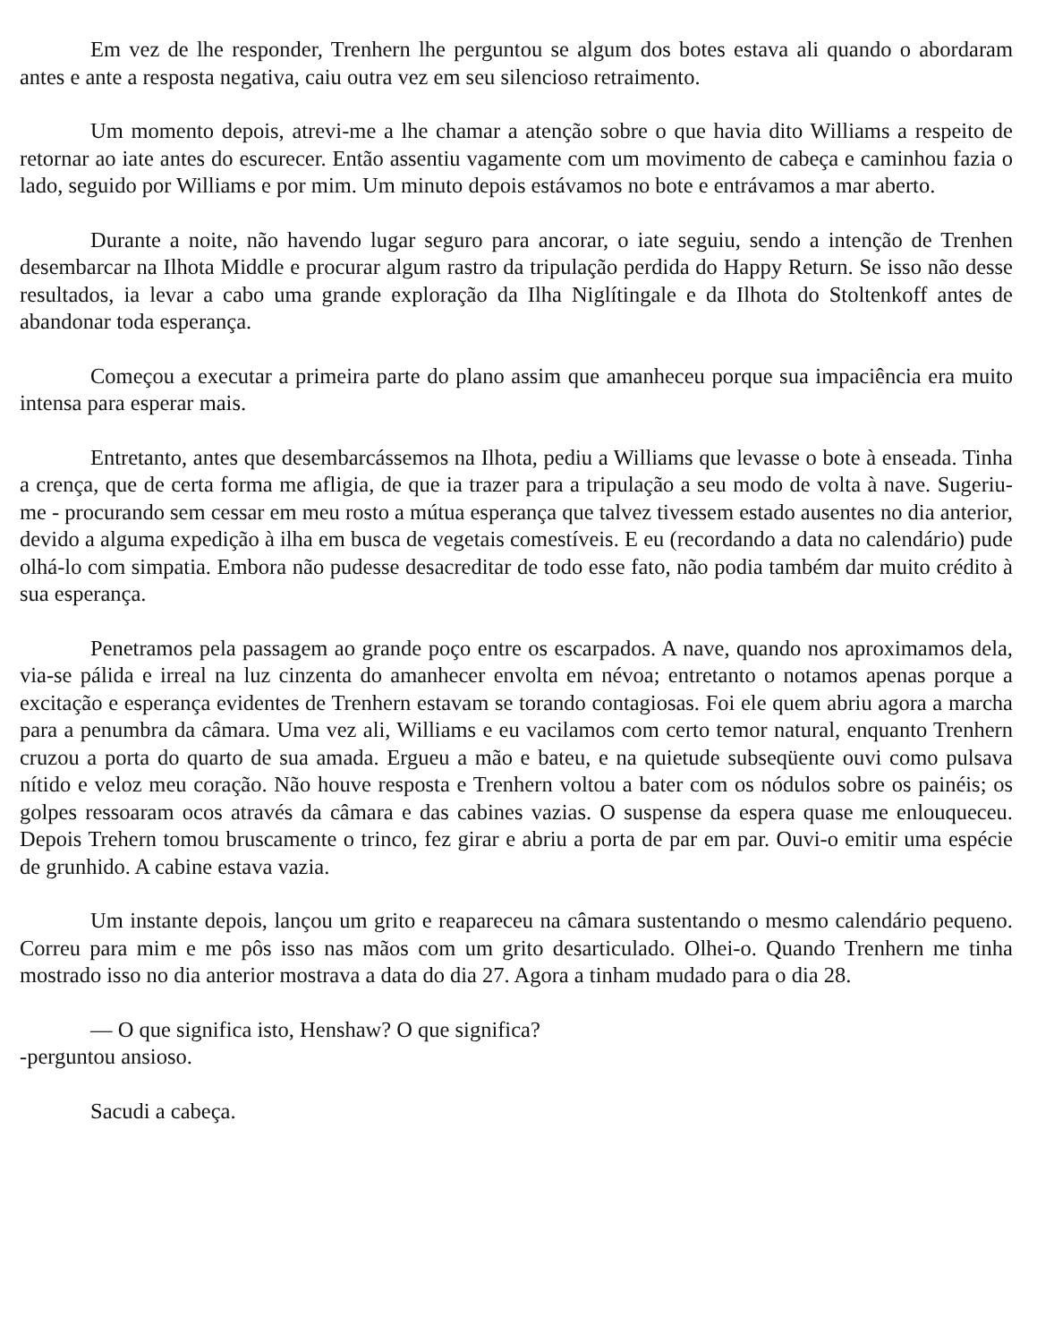Em vez de lhe responder, Trenhern lhe perguntou se algum dos botes estava ali quando o abordaram antes e ante a resposta negativa, caiu outra vez em seu silencioso retraimento.
Um momento depois, atrevi-me a lhe chamar a atenção sobre o que havia dito Williams a respeito de retornar ao iate antes do escurecer. Então assentiu vagamente com um movimento de cabeça e caminhou fazia o lado, seguido por Williams e por mim. Um minuto depois estávamos no bote e entrávamos a mar aberto.
Durante a noite, não havendo lugar seguro para ancorar, o iate seguiu, sendo a intenção de Trenhen desembarcar na Ilhota Middle e procurar algum rastro da tripulação perdida do Happy Return. Se isso não desse resultados, ia levar a cabo uma grande exploração da Ilha Niglítingale e da Ilhota do Stoltenkoff antes de abandonar toda esperança.
Começou a executar a primeira parte do plano assim que amanheceu porque sua impaciência era muito intensa para esperar mais.
Entretanto, antes que desembarcássemos na Ilhota, pediu a Williams que levasse o bote à enseada. Tinha a crença, que de certa forma me afligia, de que ia trazer para a tripulação a seu modo de volta à nave. Sugeriu-me - procurando sem cessar em meu rosto a mútua esperança que talvez tivessem estado ausentes no dia anterior, devido a alguma expedição à ilha em busca de vegetais comestíveis. E eu (recordando a data no calendário) pude olhá-lo com simpatia. Embora não pudesse desacreditar de todo esse fato, não podia também dar muito crédito à sua esperança.
Penetramos pela passagem ao grande poço entre os escarpados. A nave, quando nos aproximamos dela, via-se pálida e irreal na luz cinzenta do amanhecer envolta em névoa; entretanto o notamos apenas porque a excitação e esperança evidentes de Trenhern estavam se torando contagiosas. Foi ele quem abriu agora a marcha para a penumbra da câmara. Uma vez ali, Williams e eu vacilamos com certo temor natural, enquanto Trenhern cruzou a porta do quarto de sua amada. Ergueu a mão e bateu, e na quietude subseqüente ouvi como pulsava nítido e veloz meu coração. Não houve resposta e Trenhern voltou a bater com os nódulos sobre os painéis; os golpes ressoaram ocos através da câmara e das cabines vazias. O suspense da espera quase me enlouqueceu. Depois Trehern tomou bruscamente o trinco, fez girar e abriu a porta de par em par. Ouvi-o emitir uma espécie de grunhido. A cabine estava vazia.
Um instante depois, lançou um grito e reapareceu na câmara sustentando o mesmo calendário pequeno. Correu para mim e me pôs isso nas mãos com um grito desarticulado. Olhei-o. Quando Trenhern me tinha mostrado isso no dia anterior mostrava a data do dia 27. Agora a tinham mudado para o dia 28.
— O que significa isto, Henshaw? O que significa?
-perguntou ansioso.
Sacudi a cabeça.